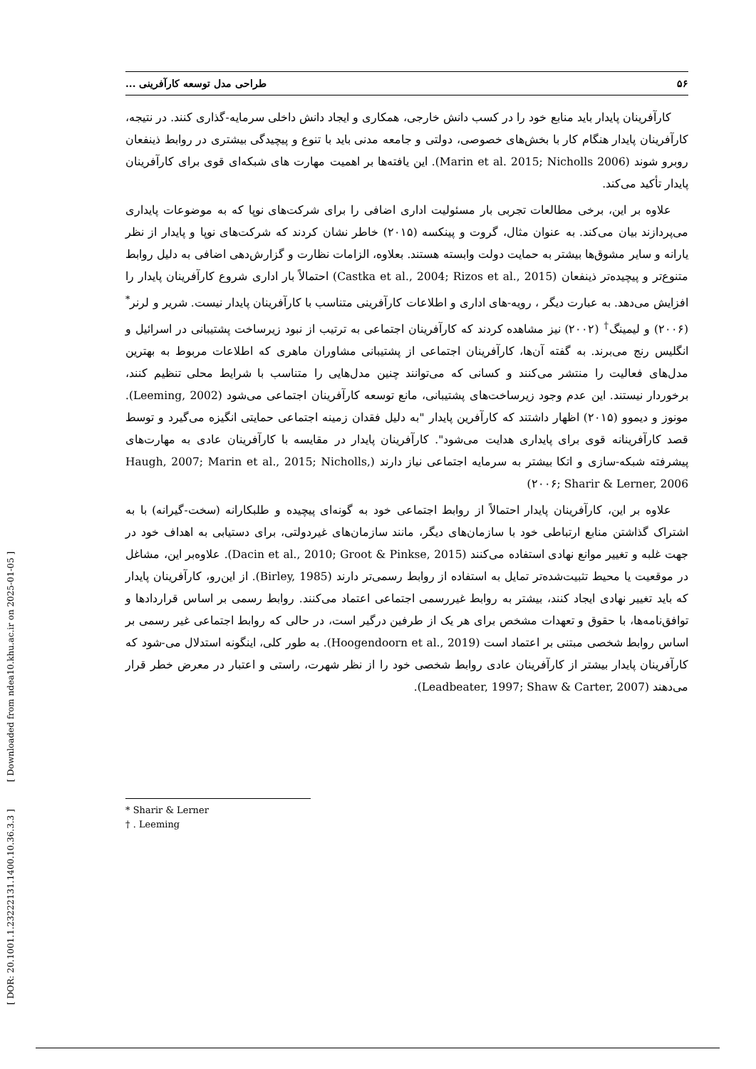[ DOR: 20.1001.1.23222131.1400.10.36.3.3 ] [ Downloaded from ndea10.khu.ac.ir on 2025-01-05 ]
۵۶ طراحی مدل توسعه کارآفرینی ...
کارآفرینان پایدار باید منابع خود را در کسب دانش خارجی، همکاری و ایجاد دانش داخلی سرمایه-گذاری کنند. در نتیجه، کارآفرینان پایدار هنگام کار با بخش‌های خصوصی، دولتی و جامعه مدنی باید با تنوع و پیچیدگی بیشتری در روابط ذینفعان روبرو شوند (Marin et al. 2015; Nicholls 2006). این یافته‌ها بر اهمیت مهارت های شبکه‌ای قوی برای کارآفرینان پایدار تأکید می‌کند.
علاوه بر این، برخی مطالعات تجربی بار مسئولیت اداری اضافی را برای شرکت‌های نوپا که به موضوعات پایداری می‌پردازند بیان می‌کند. به عنوان مثال، گروت و پینکسه (۲۰۱۵) خاطر نشان کردند که شرکت‌های نوپا و پایدار از نظر یارانه و سایر مشوق‌ها بیشتر به حمایت دولت وابسته هستند. بعلاوه، الزامات نظارت و گزارش‌دهی اضافی به دلیل روابط متنوع‌تر و پیچیده‌تر ذینفعان (Castka et al., 2004; Rizos et al., 2015) احتمالاً بار اداری شروع کارآفرینان پایدار را افزایش می‌دهد. به عبارت دیگر ، رویه-های اداری و اطلاعات کارآفرینی متناسب با کارآفرینان پایدار نیست. شریر و لرنر<sup>*</sup>(۲۰۰۶) و لیمینگ<sup>†</sup> (۲۰۰۲) نیز مشاهده کردند که کارآفرینان اجتماعی به ترتیب از نبود زیرساخت پشتیبانی در اسرائیل و انگلیس رنج می‌برند. به گفته آن‌ها، کارآفرینان اجتماعی از پشتیبانی مشاوران ماهری که اطلاعات مربوط به بهترین مدل‌های فعالیت را منتشر می‌کنند و کسانی که می‌توانند چنین مدل‌هایی را متناسب با شرایط محلی تنظیم کنند، برخوردار نیستند. این عدم وجود زیرساخت‌های پشتیبانی، مانع توسعه کارآفرینان اجتماعی می‌شود (Leeming, 2002). مونوز و دیموو (۲۰۱۵) اظهار داشتند که کارآفرین پایدار "به دلیل فقدان زمینه اجتماعی حمایتی انگیزه می‌گیرد و توسط قصد کارآفرینانه قوی برای پایداری هدایت می‌شود". کارآفرینان پایدار در مقایسه با کارآفرینان عادی به مهارت‌های پیشرفته شبکه-سازی و اتکا بیشتر به سرمایه اجتماعی نیاز دارند (Haugh, 2007; Marin et al., 2015; Nicholls, ۲۰۰۶; Sharir & Lerner, 2006)
علاوه بر این، کارآفرینان پایدار احتمالاً از روابط اجتماعی خود به گونه‌ای پیچیده و طلبکارانه (سخت-گیرانه) با به اشتراک گذاشتن منابع ارتباطی خود با سازمان‌های دیگر، مانند سازمان‌های غیردولتی، برای دستیابی به اهداف خود در جهت غلبه و تغییر موانع نهادی استفاده می‌کنند (Dacin et al., 2010; Groot & Pinkse, 2015). علاوه‌بر این، مشاغل در موقعیت یا محیط تثبیت‌شده‌تر تمایل به استفاده از روابط رسمی‌تر دارند (Birley, 1985). از این‌رو، کارآفرینان پایدار که باید تغییر نهادی ایجاد کنند، بیشتر به روابط غیررسمی اجتماعی اعتماد می‌کنند. روابط رسمی بر اساس قراردادها و توافق‌نامه‌ها، با حقوق و تعهدات مشخص برای هر یک از طرفین درگیر است، در حالی که روابط اجتماعی غیر رسمی بر اساس روابط شخصی مبتنی بر اعتماد است (Hoogendoorn et al., 2019). به طور کلی، اینگونه استدلال می-شود که کارآفرینان پایدار بیشتر از کارآفرینان عادی روابط شخصی خود را از نظر شهرت، راستی و اعتبار در معرض خطر قرار می‌دهند (Leadbeater, 1997; Shaw & Carter, 2007).
* Sharir & Lerner
† . Leeming